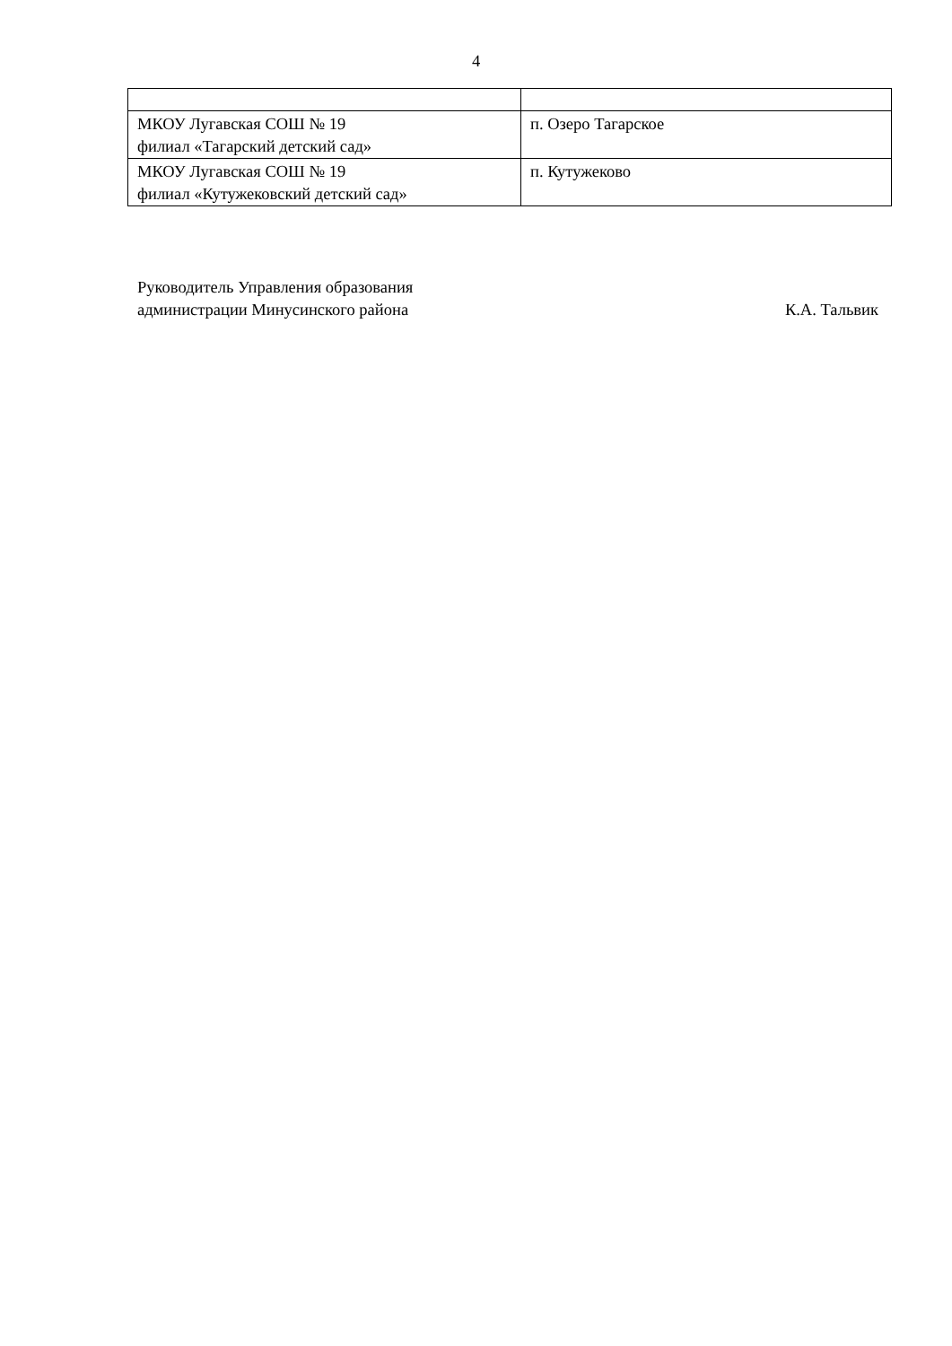4
| МКОУ Лугавская СОШ № 19 филиал «Тагарский детский сад» | п. Озеро Тагарское |
| МКОУ Лугавская СОШ № 19 филиал «Кутужековский детский сад» | п. Кутужеково |
Руководитель Управления образования
администрации Минусинского района
К.А. Тальвик